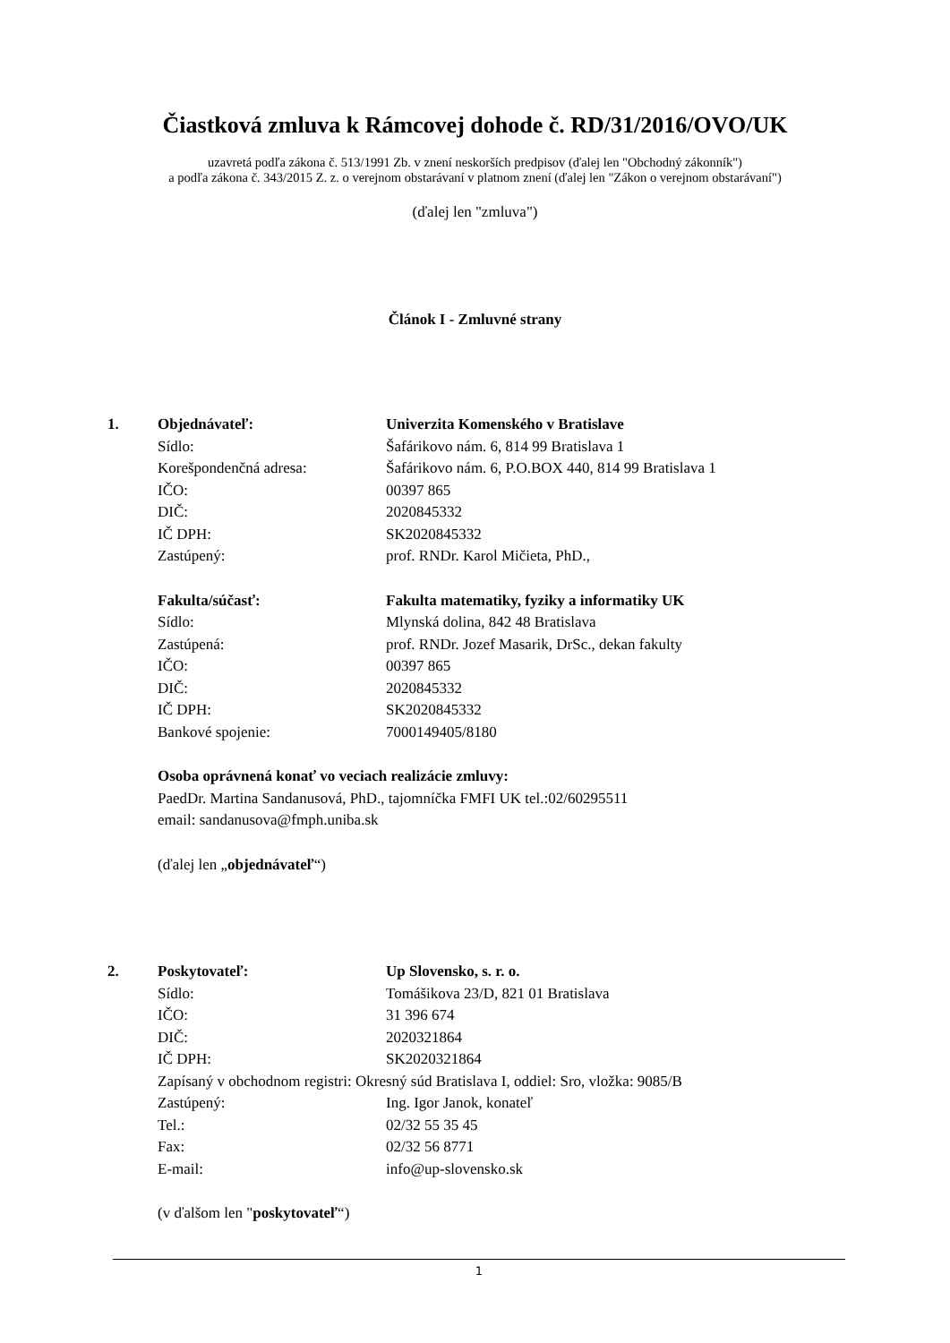Čiastková zmluva k Rámcovej dohode č. RD/31/2016/OVO/UK
uzavretá podľa zákona č. 513/1991 Zb. v znení neskorších predpisov (ďalej len "Obchodný zákonník")
a podľa zákona č. 343/2015 Z. z. o verejnom obstarávaní v platnom znení (ďalej len "Zákon o verejnom obstarávaní")
(ďalej len "zmluva")
Článok I - Zmluvné strany
1. Objednávateľ: Univerzita Komenského v Bratislave
Sídlo: Šafárikovo nám. 6, 814 99 Bratislava 1
Korešpondenčná adresa: Šafárikovo nám. 6, P.O.BOX 440, 814 99 Bratislava 1
IČO: 00397 865
DIČ: 2020845332
IČ DPH: SK2020845332
Zastúpený: prof. RNDr. Karol Mičieta, PhD.,
Fakulta/súčasť: Fakulta matematiky, fyziky a informatiky UK
Sídlo: Mlynská dolina, 842 48 Bratislava
Zastúpená: prof. RNDr. Jozef Masarik, DrSc., dekan fakulty
IČO: 00397 865
DIČ: 2020845332
IČ DPH: SK2020845332
Bankové spojenie: 7000149405/8180
Osoba oprávnená konať vo veciach realizácie zmluvy:
PaedDr. Martina Sandanusová, PhD., tajomníčka FMFI UK tel.:02/60295511
email: sandanusova@fmph.uniba.sk
(ďalej len „ objednávateľ “)
2. Poskytovateľ: Up Slovensko, s. r. o.
Sídlo: Tomášikova 23/D, 821 01 Bratislava
IČO: 31 396 674
DIČ: 2020321864
IČ DPH: SK2020321864
Zapísaný v obchodnom registri: Okresný súd Bratislava I, oddiel: Sro, vložka: 9085/B
Zastúpený: Ing. Igor Janok, konateľ
Tel.: 02/32 55 35 45
Fax: 02/32 56 8771
E-mail: info@up-slovensko.sk
(v ďalšom len " poskytovateľ “)
1